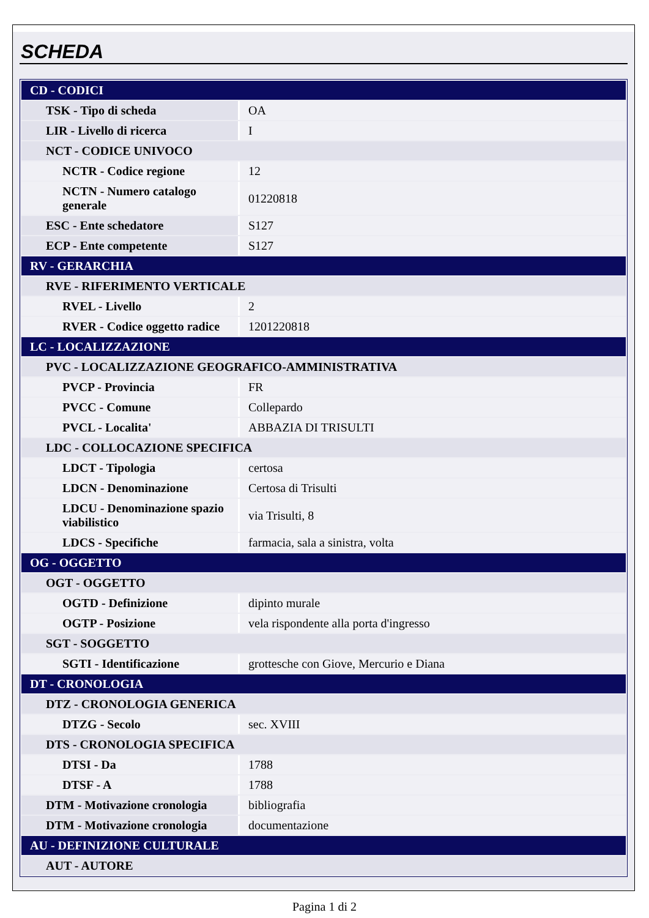SCHEDA
| CD - CODICI | |
| TSK - Tipo di scheda | OA |
| LIR - Livello di ricerca | I |
| NCT - CODICE UNIVOCO | |
| NCTR - Codice regione | 12 |
| NCTN - Numero catalogo generale | 01220818 |
| ESC - Ente schedatore | S127 |
| ECP - Ente competente | S127 |
| RV - GERARCHIA | |
| RVE - RIFERIMENTO VERTICALE | |
| RVEL - Livello | 2 |
| RVER - Codice oggetto radice | 1201220818 |
| LC - LOCALIZZAZIONE | |
| PVC - LOCALIZZAZIONE GEOGRAFICO-AMMINISTRATIVA | |
| PVCP - Provincia | FR |
| PVCC - Comune | Collepardo |
| PVCL - Localita' | ABBAZIA DI TRISULTI |
| LDC - COLLOCAZIONE SPECIFICA | |
| LDCT - Tipologia | certosa |
| LDCN - Denominazione | Certosa di Trisulti |
| LDCU - Denominazione spazio viabilistico | via Trisulti, 8 |
| LDCS - Specifiche | farmacia, sala a sinistra, volta |
| OG - OGGETTO | |
| OGT - OGGETTO | |
| OGTD - Definizione | dipinto murale |
| OGTP - Posizione | vela rispondente alla porta d'ingresso |
| SGT - SOGGETTO | |
| SGTI - Identificazione | grottesche con Giove, Mercurio e Diana |
| DT - CRONOLOGIA | |
| DTZ - CRONOLOGIA GENERICA | |
| DTZG - Secolo | sec. XVIII |
| DTS - CRONOLOGIA SPECIFICA | |
| DTSI - Da | 1788 |
| DTSF - A | 1788 |
| DTM - Motivazione cronologia | bibliografia |
| DTM - Motivazione cronologia | documentazione |
| AU - DEFINIZIONE CULTURALE | |
| AUT - AUTORE | |
Pagina 1 di 2